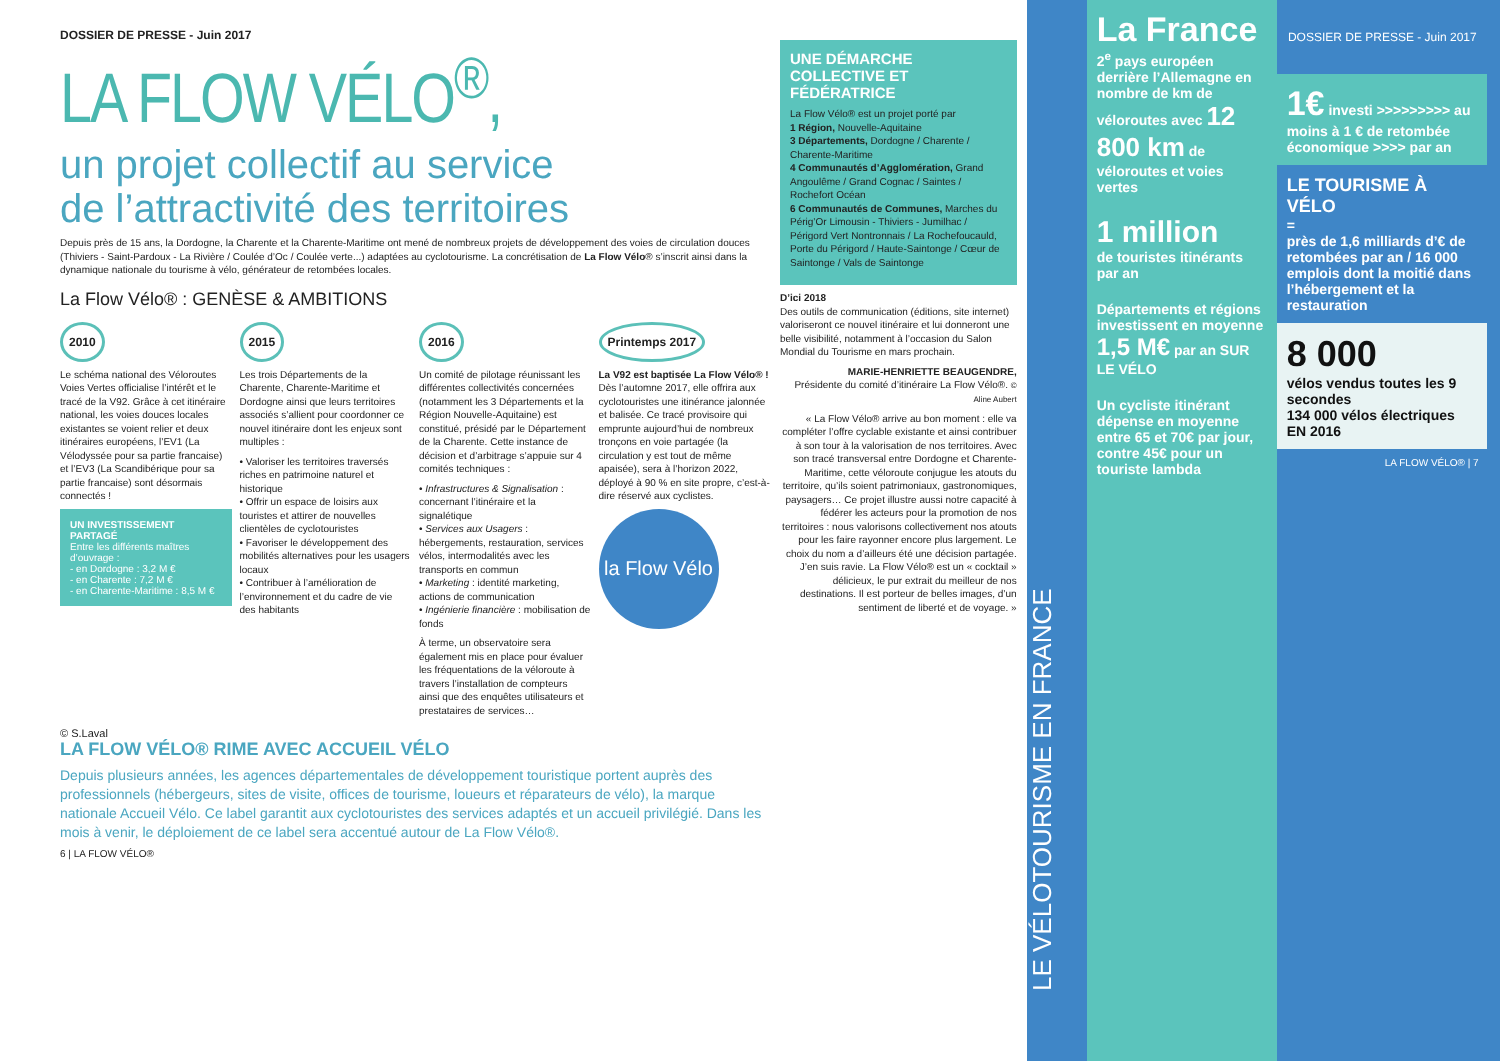DOSSIER DE PRESSE - Juin 2017
LA FLOW VÉLO<sup>®</sup>,
un projet collectif au service
de l’attractivité des territoires
Depuis près de 15 ans, la Dordogne, la Charente et la Charente-Maritime ont mené de nombreux projets de développement des voies de circulation douces (Thiviers - Saint-Pardoux - La Rivière / Coulée d’Oc / Coulée verte...) adaptées au cyclotourisme. La concrétisation de La Flow Vélo® s’inscrit ainsi dans la dynamique nationale du tourisme à vélo, générateur de retombées locales.
La Flow Vélo® : GENÈSE & AMBITIONS
2010
Le schéma national des Véloroutes Voies Vertes officialise l’intérêt et le tracé de la V92. Grâce à cet itinéraire national, les voies douces locales existantes se voient relier et deux itinéraires européens, l’EV1 (La Vélodyssée pour sa partie francaise) et l’EV3 (La Scandibérique pour sa partie francaise) sont désormais connectés !
UN INVESTISSEMENT PARTAGÉ
Entre les différents maîtres d’ouvrage :
- en Dordogne : 3,2 M €
- en Charente : 7,2 M €
- en Charente-Maritime : 8,5 M €
2015
Les trois Départements de la Charente, Charente-Maritime et Dordogne ainsi que leurs territoires associés s’allient pour coordonner ce nouvel itinéraire dont les enjeux sont multiples :
• Valoriser les territoires traversés riches en patrimoine naturel et historique
• Offrir un espace de loisirs aux touristes et attirer de nouvelles clientèles de cyclotouristes
• Favoriser le développement des mobilités alternatives pour les usagers locaux
• Contribuer à l’amélioration de l’environnement et du cadre de vie des habitants
2016
Un comité de pilotage réunissant les différentes collectivités concernées (notamment les 3 Départements et la Région Nouvelle-Aquitaine) est constitué, présidé par le Département de la Charente. Cette instance de décision et d’arbitrage s’appuie sur 4 comités techniques :
• Infrastructures & Signalisation : concernant l’itinéraire et la signalétique
• Services aux Usagers : hébergements, restauration, services vélos, intermodalités avec les transports en commun
• Marketing : identité marketing, actions de communication
• Ingénierie financière : mobilisation de fonds
À terme, un observatoire sera également mis en place pour évaluer les fréquentations de la véloroute à travers l’installation de compteurs ainsi que des enquêtes utilisateurs et prestataires de services…
Printemps 2017
La V92 est baptisée La Flow Vélo® !
Dès l’automne 2017, elle offrira aux cyclotouristes une itinérance jalonnée et balisée. Ce tracé provisoire qui emprunte aujourd’hui de nombreux tronçons en voie partagée (la circulation y est tout de même apaisée), sera à l’horizon 2022, déployé à 90 % en site propre, c’est-à-dire réservé aux cyclistes.
la Flow Vélo
© S.Laval
LA FLOW VÉLO® RIME AVEC ACCUEIL VÉLO
Depuis plusieurs années, les agences départementales de développement touristique portent auprès des professionnels (hébergeurs, sites de visite, offices de tourisme, loueurs et réparateurs de vélo), la marque nationale Accueil Vélo. Ce label garantit aux cyclotouristes des services adaptés et un accueil privilégié. Dans les mois à venir, le déploiement de ce label sera accentué autour de La Flow Vélo®.
6 | LA FLOW VÉLO®
UNE DÉMARCHE COLLECTIVE ET FÉDÉRATRICE
La Flow Vélo® est un projet porté par
1 Région, Nouvelle-Aquitaine
3 Départements, Dordogne / Charente / Charente-Maritime
4 Communautés d’Agglomération, Grand Angoulême / Grand Cognac / Saintes / Rochefort Océan
6 Communautés de Communes, Marches du Périg’Or Limousin - Thiviers - Jumilhac / Périgord Vert Nontronnais / La Rochefoucauld, Porte du Périgord / Haute-Saintonge / Cœur de Saintonge / Vals de Saintonge
D’ici 2018
Des outils de communication (éditions, site internet) valoriseront ce nouvel itinéraire et lui donneront une belle visibilité, notamment à l’occasion du Salon Mondial du Tourisme en mars prochain.
MARIE-HENRIETTE BEAUGENDRE,
Présidente du comité d’itinéraire La Flow Vélo®. © Aline Aubert
« La Flow Vélo® arrive au bon moment : elle va compléter l’offre cyclable existante et ainsi contribuer à son tour à la valorisation de nos territoires. Avec son tracé transversal entre Dordogne et Charente-Maritime, cette véloroute conjugue les atouts du territoire, qu’ils soient patrimoniaux, gastronomiques, paysagers… Ce projet illustre aussi notre capacité à fédérer les acteurs pour la promotion de nos territoires : nous valorisons collectivement nos atouts pour les faire rayonner encore plus largement. Le choix du nom a d’ailleurs été une décision partagée. J’en suis ravie. La Flow Vélo® est un « cocktail » délicieux, le pur extrait du meilleur de nos destinations. Il est porteur de belles images, d’un sentiment de liberté et de voyage. »
LE VÉLOTOURISME EN FRANCE
La France
2<sup>e</sup> pays européen derrière l’Allemagne en nombre de km de véloroutes avec 12 800 km de véloroutes et voies vertes
1 million
de touristes itinérants par an
Départements et régions investissent en moyenne 1,5 M€ par an SUR LE VÉLO
Un cycliste itinérant dépense en moyenne entre 65 et 70€ par jour, contre 45€ pour un touriste lambda
DOSSIER DE PRESSE - Juin 2017
1€ investi >>>>>>>>> au moins à 1 € de retombée économique >>>> par an
LE TOURISME À VÉLO
=
près de 1,6 milliards d’€ de retombées par an / 16 000 emplois dont la moitié dans l’hébergement et la restauration
8 000
vélos vendus toutes les 9 secondes
134 000 vélos électriques EN 2016
LA FLOW VÉLO® | 7